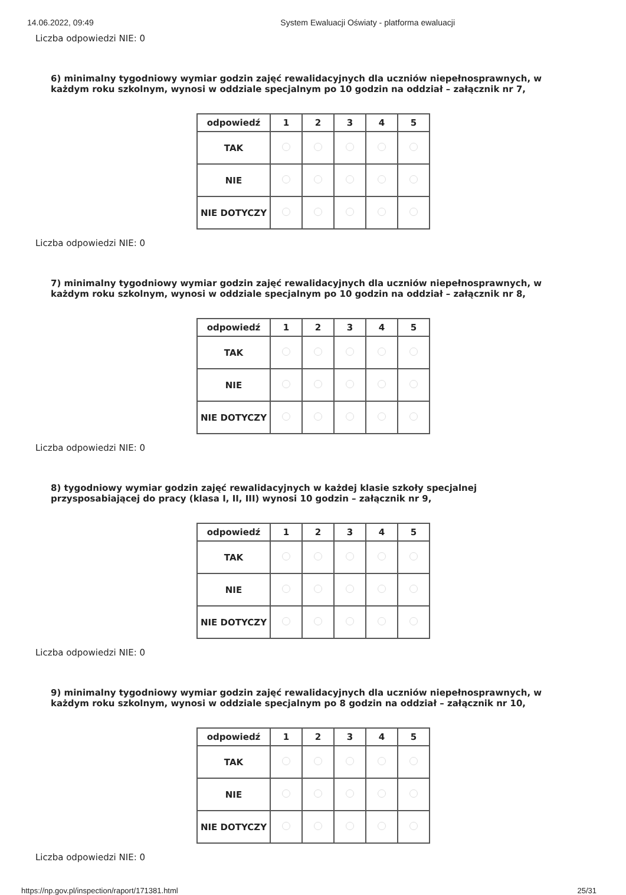14.06.2022, 09:49 System Ewaluacji Oświaty - platforma ewaluacji
Liczba odpowiedzi NIE: 0
6) minimalny tygodniowy wymiar godzin zajęć rewalidacyjnych dla uczniów niepełnosprawnych, w każdym roku szkolnym, wynosi w oddziale specjalnym po 10 godzin na oddział – załącznik nr 7,
| odpowiedź | 1 | 2 | 3 | 4 | 5 |
| --- | --- | --- | --- | --- | --- |
| TAK | | | | | |
| NIE | | | | | |
| NIE DOTYCZY | | | | | |
Liczba odpowiedzi NIE: 0
7) minimalny tygodniowy wymiar godzin zajęć rewalidacyjnych dla uczniów niepełnosprawnych, w każdym roku szkolnym, wynosi w oddziale specjalnym po 10 godzin na oddział – załącznik nr 8,
| odpowiedź | 1 | 2 | 3 | 4 | 5 |
| --- | --- | --- | --- | --- | --- |
| TAK | | | | | |
| NIE | | | | | |
| NIE DOTYCZY | | | | | |
Liczba odpowiedzi NIE: 0
8) tygodniowy wymiar godzin zajęć rewalidacyjnych w każdej klasie szkoły specjalnej przysposabiającej do pracy (klasa I, II, III) wynosi 10 godzin – załącznik nr 9,
| odpowiedź | 1 | 2 | 3 | 4 | 5 |
| --- | --- | --- | --- | --- | --- |
| TAK | | | | | |
| NIE | | | | | |
| NIE DOTYCZY | | | | | |
Liczba odpowiedzi NIE: 0
9) minimalny tygodniowy wymiar godzin zajęć rewalidacyjnych dla uczniów niepełnosprawnych, w każdym roku szkolnym, wynosi w oddziale specjalnym po 8 godzin na oddział – załącznik nr 10,
| odpowiedź | 1 | 2 | 3 | 4 | 5 |
| --- | --- | --- | --- | --- | --- |
| TAK | | | | | |
| NIE | | | | | |
| NIE DOTYCZY | | | | | |
Liczba odpowiedzi NIE: 0
https://np.gov.pl/inspection/raport/171381.html 25/31